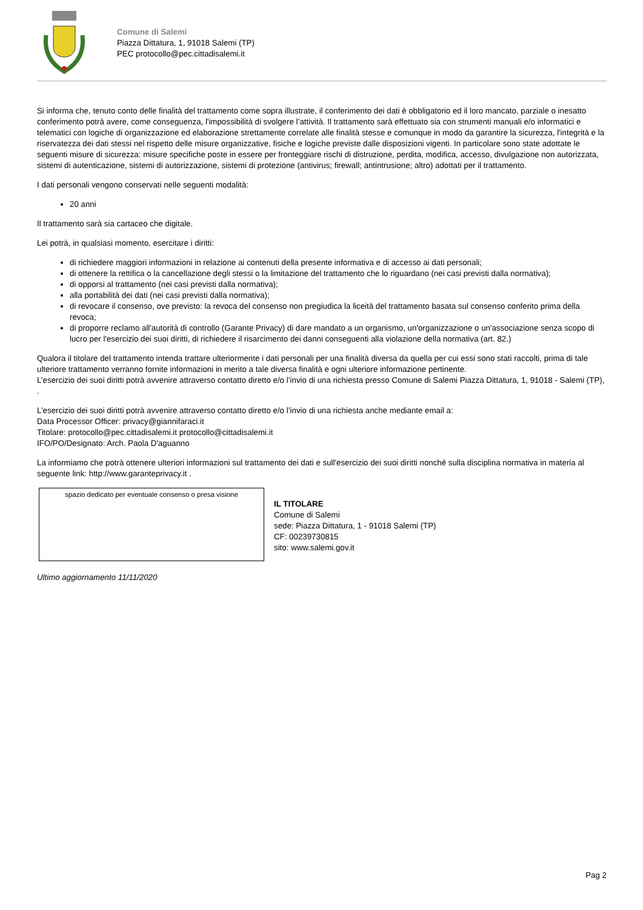Comune di Salemi
Piazza Dittatura, 1, 91018 Salemi (TP)
PEC protocollo@pec.cittadisalemi.it
Si informa che, tenuto conto delle finalità del trattamento come sopra illustrate, il conferimento dei dati è obbligatorio ed il loro mancato, parziale o inesatto conferimento potrà avere, come conseguenza, l'impossibilità di svolgere l’attività. Il trattamento sarà effettuato sia con strumenti manuali e/o informatici e telematici con logiche di organizzazione ed elaborazione strettamente correlate alle finalità stesse e comunque in modo da garantire la sicurezza, l'integrità e la riservatezza dei dati stessi nel rispetto delle misure organizzative, fisiche e logiche previste dalle disposizioni vigenti. In particolare sono state adottate le seguenti misure di sicurezza: misure specifiche poste in essere per fronteggiare rischi di distruzione, perdita, modifica, accesso, divulgazione non autorizzata, sistemi di autenticazione, sistemi di autorizzazione, sistemi di protezione (antivirus; firewall; antintrusione; altro) adottati per il trattamento.
I dati personali vengono conservati nelle seguenti modalità:
20 anni
Il trattamento sarà sia cartaceo che digitale.
Lei potrà, in qualsiasi momento, esercitare i diritti:
di richiedere maggiori informazioni in relazione ai contenuti della presente informativa e di accesso ai dati personali;
di ottenere la rettifica o la cancellazione degli stessi o la limitazione del trattamento che lo riguardano (nei casi previsti dalla normativa);
di opporsi al trattamento (nei casi previsti dalla normativa);
alla portabilità dei dati (nei casi previsti dalla normativa);
di revocare il consenso, ove previsto: la revoca del consenso non pregiudica la liceità del trattamento basata sul consenso conferito prima della revoca;
di proporre reclamo all'autorità di controllo (Garante Privacy) di dare mandato a un organismo, un'organizzazione o un'associazione senza scopo di lucro per l'esercizio dei suoi diritti, di richiedere il risarcimento dei danni conseguenti alla violazione della normativa (art. 82.)
Qualora il titolare del trattamento intenda trattare ulteriormente i dati personali per una finalità diversa da quella per cui essi sono stati raccolti, prima di tale ulteriore trattamento verranno fornite informazioni in merito a tale diversa finalità e ogni ulteriore informazione pertinente.
L’esercizio dei suoi diritti potrà avvenire attraverso contatto diretto e/o l’invio di una richiesta presso Comune di Salemi Piazza Dittatura, 1, 91018 - Salemi (TP), .
L’esercizio dei suoi diritti potrà avvenire attraverso contatto diretto e/o l’invio di una richiesta anche mediante email a:
Data Processor Officer: privacy@giannifaraci.it
Titolare: protocollo@pec.cittadisalemi.it protocollo@cittadisalemi.it
IFO/PO/Designato: Arch. Paola D'aguanno
La informiamo che potrà ottenere ulteriori informazioni sul trattamento dei dati e sull'esercizio dei suoi diritti nonché sulla disciplina normativa in materia al seguente link: http://www.garanteprivacy.it .
spazio dedicato per eventuale consenso o presa visione
IL TITOLARE
Comune di Salemi
sede: Piazza Dittatura, 1 - 91018 Salemi (TP)
CF: 00239730815
sito: www.salemi.gov.it
Ultimo aggiornamento 11/11/2020
Pag 2